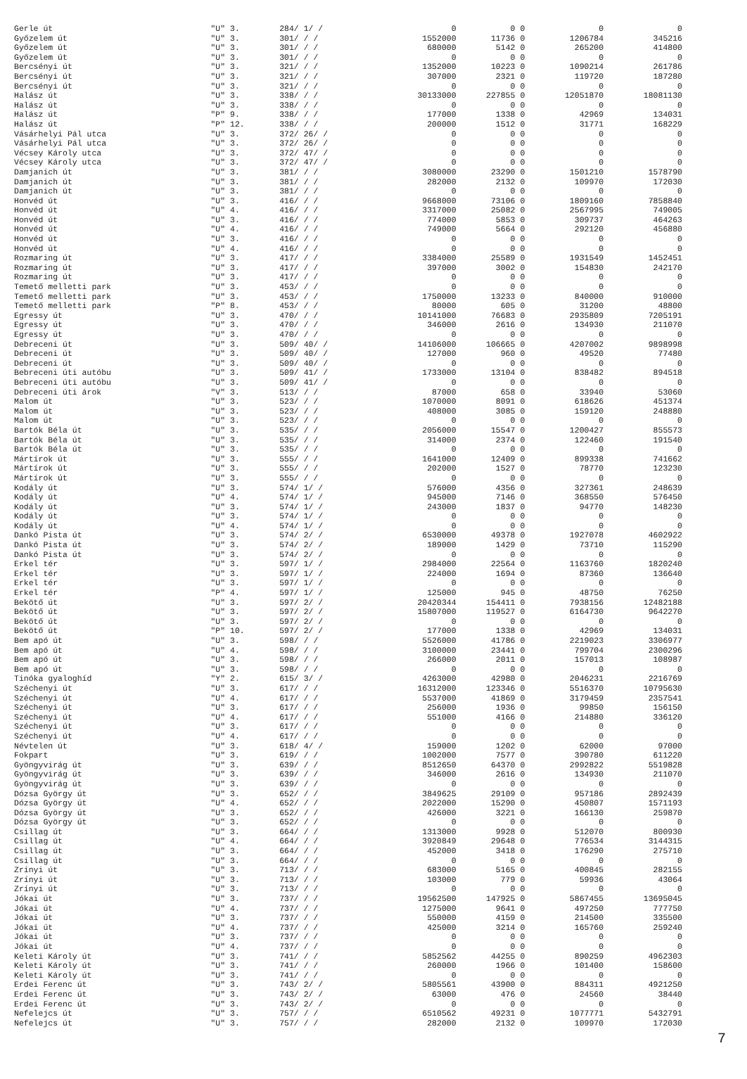| Gerle út | "U" 3. | 284/ 1/ / | 0 | 0 | 0 | 0 | 0 |
| Győzelem út | "U" 3. | 301/ / / | 1552000 | 11736 | 0 | 1206784 | 345216 |
| Győzelem út | "U" 3. | 301/ / / | 680000 | 5142 | 0 | 265200 | 414800 |
| Győzelem út | "U" 3. | 301/ / / | 0 | 0 | 0 | 0 | 0 |
| Bercsényi út | "U" 3. | 321/ / / | 1352000 | 10223 | 0 | 1090214 | 261786 |
| Bercsényi út | "U" 3. | 321/ / / | 307000 | 2321 | 0 | 119720 | 187280 |
| Bercsényi út | "U" 3. | 321/ / / | 0 | 0 | 0 | 0 | 0 |
| Halász út | "U" 3. | 338/ / / | 30133000 | 227855 | 0 | 12051870 | 18081130 |
| Halász út | "U" 3. | 338/ / / | 0 | 0 | 0 | 0 | 0 |
| Halász út | "P" 9. | 338/ / / | 177000 | 1338 | 0 | 42969 | 134031 |
| Halász út | "P" 12. | 338/ / / | 200000 | 1512 | 0 | 31771 | 168229 |
| Vásárhelyi Pál utca | "U" 3. | 372/ 26/ / | 0 | 0 | 0 | 0 | 0 |
| Vásárhelyi Pál utca | "U" 3. | 372/ 26/ / | 0 | 0 | 0 | 0 | 0 |
| Vécsey Károly utca | "U" 3. | 372/ 47/ / | 0 | 0 | 0 | 0 | 0 |
| Vécsey Károly utca | "U" 3. | 372/ 47/ / | 0 | 0 | 0 | 0 | 0 |
| Damjanich út | "U" 3. | 381/ / / | 3080000 | 23290 | 0 | 1501210 | 1578790 |
| Damjanich út | "U" 3. | 381/ / / | 282000 | 2132 | 0 | 109970 | 172030 |
| Damjanich út | "U" 3. | 381/ / / | 0 | 0 | 0 | 0 | 0 |
| Honvéd út | "U" 3. | 416/ / / | 9668000 | 73106 | 0 | 1809160 | 7858840 |
| Honvéd út | "U" 4. | 416/ / / | 3317000 | 25082 | 0 | 2567995 | 749005 |
| Honvéd út | "U" 3. | 416/ / / | 774000 | 5853 | 0 | 309737 | 464263 |
| Honvéd út | "U" 4. | 416/ / / | 749000 | 5664 | 0 | 292120 | 456880 |
| Honvéd út | "U" 3. | 416/ / / | 0 | 0 | 0 | 0 | 0 |
| Honvéd út | "U" 4. | 416/ / / | 0 | 0 | 0 | 0 | 0 |
| Rozmaring út | "U" 3. | 417/ / / | 3384000 | 25589 | 0 | 1931549 | 1452451 |
| Rozmaring út | "U" 3. | 417/ / / | 397000 | 3002 | 0 | 154830 | 242170 |
| Rozmaring út | "U" 3. | 417/ / / | 0 | 0 | 0 | 0 | 0 |
| Temető melletti park | "U" 3. | 453/ / / | 0 | 0 | 0 | 0 | 0 |
| Temető melletti park | "U" 3. | 453/ / / | 1750000 | 13233 | 0 | 840000 | 910000 |
| Temető melletti park | "P" 8. | 453/ / / | 80000 | 605 | 0 | 31200 | 48800 |
| Egressy út | "U" 3. | 470/ / / | 10141000 | 76683 | 0 | 2935809 | 7205191 |
| Egressy út | "U" 3. | 470/ / / | 346000 | 2616 | 0 | 134930 | 211070 |
| Egressy út | "U" 3. | 470/ / / | 0 | 0 | 0 | 0 | 0 |
| Debreceni út | "U" 3. | 509/ 40/ / | 14106000 | 106665 | 0 | 4207002 | 9898998 |
| Debreceni út | "U" 3. | 509/ 40/ / | 127000 | 960 | 0 | 49520 | 77480 |
| Debreceni út | "U" 3. | 509/ 40/ / | 0 | 0 | 0 | 0 | 0 |
| Bebreceni úti autóbu | "U" 3. | 509/ 41/ / | 1733000 | 13104 | 0 | 838482 | 894518 |
| Bebreceni úti autóbu | "U" 3. | 509/ 41/ / | 0 | 0 | 0 | 0 | 0 |
| Debreceni úti árok | "V" 3. | 513/ / / | 87000 | 658 | 0 | 33940 | 53060 |
| Malom út | "U" 3. | 523/ / / | 1070000 | 8091 | 0 | 618626 | 451374 |
| Malom út | "U" 3. | 523/ / / | 408000 | 3085 | 0 | 159120 | 248880 |
| Malom út | "U" 3. | 523/ / / | 0 | 0 | 0 | 0 | 0 |
| Bartók Béla út | "U" 3. | 535/ / / | 2056000 | 15547 | 0 | 1200427 | 855573 |
| Bartók Béla út | "U" 3. | 535/ / / | 314000 | 2374 | 0 | 122460 | 191540 |
| Bartók Béla út | "U" 3. | 535/ / / | 0 | 0 | 0 | 0 | 0 |
| Mártírok út | "U" 3. | 555/ / / | 1641000 | 12409 | 0 | 899338 | 741662 |
| Mártírok út | "U" 3. | 555/ / / | 202000 | 1527 | 0 | 78770 | 123230 |
| Mártírok út | "U" 3. | 555/ / / | 0 | 0 | 0 | 0 | 0 |
| Kodály út | "U" 3. | 574/ 1/ / | 576000 | 4356 | 0 | 327361 | 248639 |
| Kodály út | "U" 4. | 574/ 1/ / | 945000 | 7146 | 0 | 368550 | 576450 |
| Kodály út | "U" 3. | 574/ 1/ / | 243000 | 1837 | 0 | 94770 | 148230 |
| Kodály út | "U" 3. | 574/ 1/ / | 0 | 0 | 0 | 0 | 0 |
| Kodály út | "U" 4. | 574/ 1/ / | 0 | 0 | 0 | 0 | 0 |
| Dankó Pista út | "U" 3. | 574/ 2/ / | 6530000 | 49378 | 0 | 1927078 | 4602922 |
| Dankó Pista út | "U" 3. | 574/ 2/ / | 189000 | 1429 | 0 | 73710 | 115290 |
| Dankó Pista út | "U" 3. | 574/ 2/ / | 0 | 0 | 0 | 0 | 0 |
| Erkel tér | "U" 3. | 597/ 1/ / | 2984000 | 22564 | 0 | 1163760 | 1820240 |
| Erkel tér | "U" 3. | 597/ 1/ / | 224000 | 1694 | 0 | 87360 | 136640 |
| Erkel tér | "U" 3. | 597/ 1/ / | 0 | 0 | 0 | 0 | 0 |
| Erkel tér | "P" 4. | 597/ 1/ / | 125000 | 945 | 0 | 48750 | 76250 |
| Bekötő út | "U" 3. | 597/ 2/ / | 20420344 | 154411 | 0 | 7938156 | 12482188 |
| Bekötő út | "U" 3. | 597/ 2/ / | 15807000 | 119527 | 0 | 6164730 | 9642270 |
| Bekötő út | "U" 3. | 597/ 2/ / | 0 | 0 | 0 | 0 | 0 |
| Bekötő út | "P" 10. | 597/ 2/ / | 177000 | 1338 | 0 | 42969 | 134031 |
| Bem apó út | "U" 3. | 598/ / / | 5526000 | 41786 | 0 | 2219023 | 3306977 |
| Bem apó út | "U" 4. | 598/ / / | 3100000 | 23441 | 0 | 799704 | 2300296 |
| Bem apó út | "U" 3. | 598/ / / | 266000 | 2011 | 0 | 157013 | 108987 |
| Bem apó út | "U" 3. | 598/ / / | 0 | 0 | 0 | 0 | 0 |
| Tinóka gyaloghíd | "Y" 2. | 615/ 3/ / | 4263000 | 42980 | 0 | 2046231 | 2216769 |
| Széchenyi út | "U" 3. | 617/ / / | 16312000 | 123346 | 0 | 5516370 | 10795630 |
| Széchenyi út | "U" 4. | 617/ / / | 5537000 | 41869 | 0 | 3179459 | 2357541 |
| Széchenyi út | "U" 3. | 617/ / / | 256000 | 1936 | 0 | 99850 | 156150 |
| Széchenyi út | "U" 4. | 617/ / / | 551000 | 4166 | 0 | 214880 | 336120 |
| Széchenyi út | "U" 3. | 617/ / / | 0 | 0 | 0 | 0 | 0 |
| Széchenyi út | "U" 4. | 617/ / / | 0 | 0 | 0 | 0 | 0 |
| Névtelen út | "U" 3. | 618/ 4/ / | 159000 | 1202 | 0 | 62000 | 97000 |
| Fokpart | "U" 3. | 619/ / / | 1002000 | 7577 | 0 | 390780 | 611220 |
| Gyöngyvirág út | "U" 3. | 639/ / / | 8512650 | 64370 | 0 | 2992822 | 5519828 |
| Gyöngyvirág út | "U" 3. | 639/ / / | 346000 | 2616 | 0 | 134930 | 211070 |
| Gyöngyvirág út | "U" 3. | 639/ / / | 0 | 0 | 0 | 0 | 0 |
| Dózsa György út | "U" 3. | 652/ / / | 3849625 | 29109 | 0 | 957186 | 2892439 |
| Dózsa György út | "U" 4. | 652/ / / | 2022000 | 15290 | 0 | 450807 | 1571193 |
| Dózsa György út | "U" 3. | 652/ / / | 426000 | 3221 | 0 | 166130 | 259870 |
| Dózsa György út | "U" 3. | 652/ / / | 0 | 0 | 0 | 0 | 0 |
| Csillag út | "U" 3. | 664/ / / | 1313000 | 9928 | 0 | 512070 | 800930 |
| Csillag út | "U" 4. | 664/ / / | 3920849 | 29648 | 0 | 776534 | 3144315 |
| Csillag út | "U" 3. | 664/ / / | 452000 | 3418 | 0 | 176290 | 275710 |
| Csillag út | "U" 3. | 664/ / / | 0 | 0 | 0 | 0 | 0 |
| Zrínyi út | "U" 3. | 713/ / / | 683000 | 5165 | 0 | 400845 | 282155 |
| Zrínyi út | "U" 3. | 713/ / / | 103000 | 779 | 0 | 59936 | 43064 |
| Zrínyi út | "U" 3. | 713/ / / | 0 | 0 | 0 | 0 | 0 |
| Jókai út | "U" 3. | 737/ / / | 19562500 | 147925 | 0 | 5867455 | 13695045 |
| Jókai út | "U" 4. | 737/ / / | 1275000 | 9641 | 0 | 497250 | 777750 |
| Jókai út | "U" 3. | 737/ / / | 550000 | 4159 | 0 | 214500 | 335500 |
| Jókai út | "U" 4. | 737/ / / | 425000 | 3214 | 0 | 165760 | 259240 |
| Jókai út | "U" 3. | 737/ / / | 0 | 0 | 0 | 0 | 0 |
| Jókai út | "U" 4. | 737/ / / | 0 | 0 | 0 | 0 | 0 |
| Keleti Károly út | "U" 3. | 741/ / / | 5852562 | 44255 | 0 | 890259 | 4962303 |
| Keleti Károly út | "U" 3. | 741/ / / | 260000 | 1966 | 0 | 101400 | 158600 |
| Keleti Károly út | "U" 3. | 741/ / / | 0 | 0 | 0 | 0 | 0 |
| Erdei Ferenc út | "U" 3. | 743/ 2/ / | 5805561 | 43900 | 0 | 884311 | 4921250 |
| Erdei Ferenc út | "U" 3. | 743/ 2/ / | 63000 | 476 | 0 | 24560 | 38440 |
| Erdei Ferenc út | "U" 3. | 743/ 2/ / | 0 | 0 | 0 | 0 | 0 |
| Nefelejcs út | "U" 3. | 757/ / / | 6510562 | 49231 | 0 | 1077771 | 5432791 |
| Nefelejcs út | "U" 3. | 757/ / / | 282000 | 2132 | 0 | 109970 | 172030 |
7